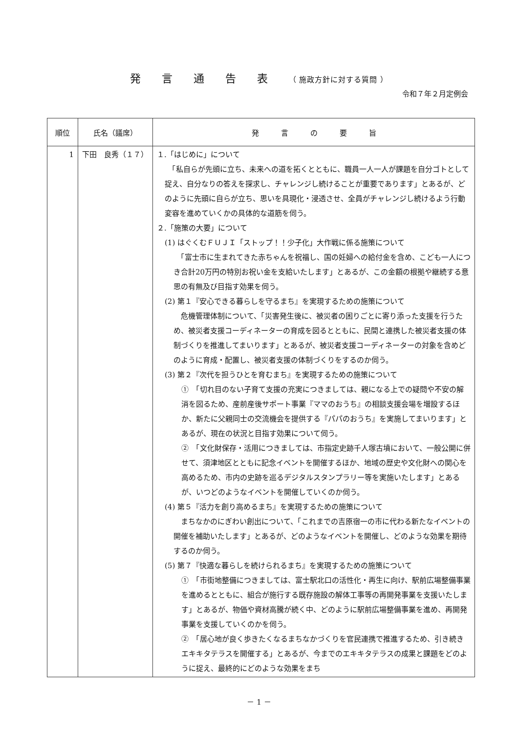発 言 通 告 表 （ 施政方針に対する質問 ）
令和７年２月定例会
| 順位 | 氏名（議席） | 発 言 の 要 旨 |
| --- | --- | --- |
| 1 | 下田 良秀（１７） | １.「はじめに」について 「私自らが先頭に立ち、未来への道を拓くとともに、職員一人一人が課題を自分ゴトとして捉え、自分なりの答えを探求し、チャレンジし続けることが重要であります」とあるが、どのように先頭に自らが立ち、思いを具現化・浸透させ、全員がチャレンジし続けるよう行動変容を進めていくかの具体的な道筋を伺う。 ２.「施策の大要」について (1) はぐくむＦＵＪＩ「ストップ！！少子化」大作戦に係る施策について 「富士市に生まれてきた赤ちゃんを祝福し、国の妊婦への給付金を含め、こども一人につき合計20万円の特別お祝い金を支給いたします」とあるが、この金額の根拠や継続する意思の有無及び目指す効果を伺う。 (2) 第１『安心できる暮らしを守るまち』を実現するための施策について 危機管理体制について、「災害発生後に、被災者の困りごとに寄り添った支援を行うため、被災者支援コーディネーターの育成を図るとともに、民間と連携した被災者支援の体制づくりを推進してまいります」とあるが、被災者支援コーディネーターの対象を含めどのように育成・配置し、被災者支援の体制づくりをするのか伺う。 (3) 第２『次代を担うひとを育むまち』を実現するための施策について ① 「切れ目のない子育て支援の充実につきましては、親になる上での疑問や不安の解消を図るため、産前産後サポート事業『ママのおうち』の相談支援会場を増設するほか、新たに父親同士の交流機会を提供する『パパのおうち』を実施してまいります」とあるが、現在の状況と目指す効果について伺う。 ② 「文化財保存・活用につきましては、市指定史跡千人塚古墳において、一般公開に併せて、須津地区とともに記念イベントを開催するほか、地域の歴史や文化財への関心を高めるため、市内の史跡を巡るデジタルスタンプラリー等を実施いたします」とあるが、いつどのようなイベントを開催していくのか伺う。 (4) 第５『活力を創り高めるまち』を実現するための施策について まちなかのにぎわい創出について、「これまでの吉原宿一の市に代わる新たなイベントの開催を補助いたします」とあるが、どのようなイベントを開催し、どのような効果を期待するのか伺う。 (5) 第７『快適な暮らしを続けられるまち』を実現するための施策について ① 「市街地整備につきましては、富士駅北口の活性化・再生に向け、駅前広場整備事業を進めるとともに、組合が施行する既存施設の解体工事等の再開発事業を支援いたします」とあるが、物価や資材高騰が続く中、どのように駅前広場整備事業を進め、再開発事業を支援していくのかを伺う。 ② 「居心地が良く歩きたくなるまちなかづくりを官民連携で推進するため、引き続きエキキタテラスを開催する」とあるが、今までのエキキタテラスの成果と課題をどのように捉え、最終的にどのような効果をまち |
－ 1 －